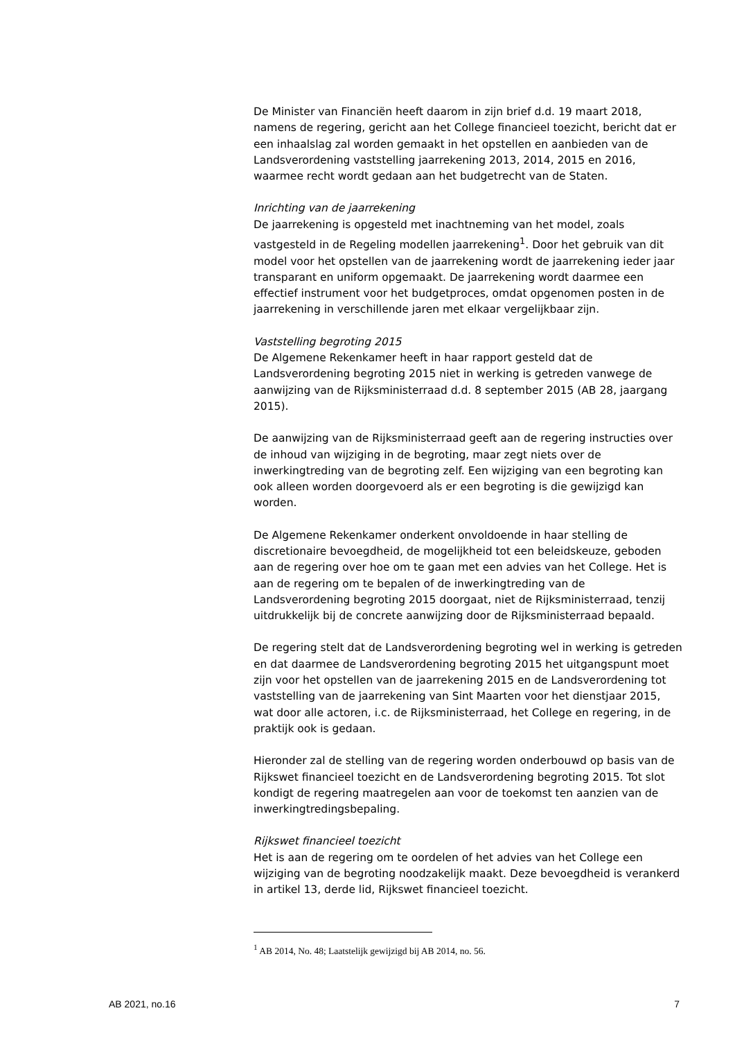De Minister van Financiën heeft daarom in zijn brief d.d. 19 maart 2018, namens de regering, gericht aan het College financieel toezicht, bericht dat er een inhaalslag zal worden gemaakt in het opstellen en aanbieden van de Landsverordening vaststelling jaarrekening 2013, 2014, 2015 en 2016, waarmee recht wordt gedaan aan het budgetrecht van de Staten.
Inrichting van de jaarrekening
De jaarrekening is opgesteld met inachtneming van het model, zoals vastgesteld in de Regeling modellen jaarrekening<sup>1</sup>. Door het gebruik van dit model voor het opstellen van de jaarrekening wordt de jaarrekening ieder jaar transparant en uniform opgemaakt. De jaarrekening wordt daarmee een effectief instrument voor het budgetproces, omdat opgenomen posten in de jaarrekening in verschillende jaren met elkaar vergelijkbaar zijn.
Vaststelling begroting 2015
De Algemene Rekenkamer heeft in haar rapport gesteld dat de Landsverordening begroting 2015 niet in werking is getreden vanwege de aanwijzing van de Rijksministerraad d.d. 8 september 2015 (AB 28, jaargang 2015).
De aanwijzing van de Rijksministerraad geeft aan de regering instructies over de inhoud van wijziging in de begroting, maar zegt niets over de inwerkingtreding van de begroting zelf. Een wijziging van een begroting kan ook alleen worden doorgevoerd als er een begroting is die gewijzigd kan worden.
De Algemene Rekenkamer onderkent onvoldoende in haar stelling de discretionaire bevoegdheid, de mogelijkheid tot een beleidskeuze, geboden aan de regering over hoe om te gaan met een advies van het College. Het is aan de regering om te bepalen of de inwerkingtreding van de Landsverordening begroting 2015 doorgaat, niet de Rijksministerraad, tenzij uitdrukkelijk bij de concrete aanwijzing door de Rijksministerraad bepaald.
De regering stelt dat de Landsverordening begroting wel in werking is getreden en dat daarmee de Landsverordening begroting 2015 het uitgangspunt moet zijn voor het opstellen van de jaarrekening 2015 en de Landsverordening tot vaststelling van de jaarrekening van Sint Maarten voor het dienstjaar 2015, wat door alle actoren, i.c. de Rijksministerraad, het College en regering, in de praktijk ook is gedaan.
Hieronder zal de stelling van de regering worden onderbouwd op basis van de Rijkswet financieel toezicht en de Landsverordening begroting 2015. Tot slot kondigt de regering maatregelen aan voor de toekomst ten aanzien van de inwerkingtredingsbepaling.
Rijkswet financieel toezicht
Het is aan de regering om te oordelen of het advies van het College een wijziging van de begroting noodzakelijk maakt. Deze bevoegdheid is verankerd in artikel 13, derde lid, Rijkswet financieel toezicht.
<sup>1</sup> AB 2014, No. 48; Laatstelijk gewijzigd bij AB 2014, no. 56.
AB 2021, no.16 7